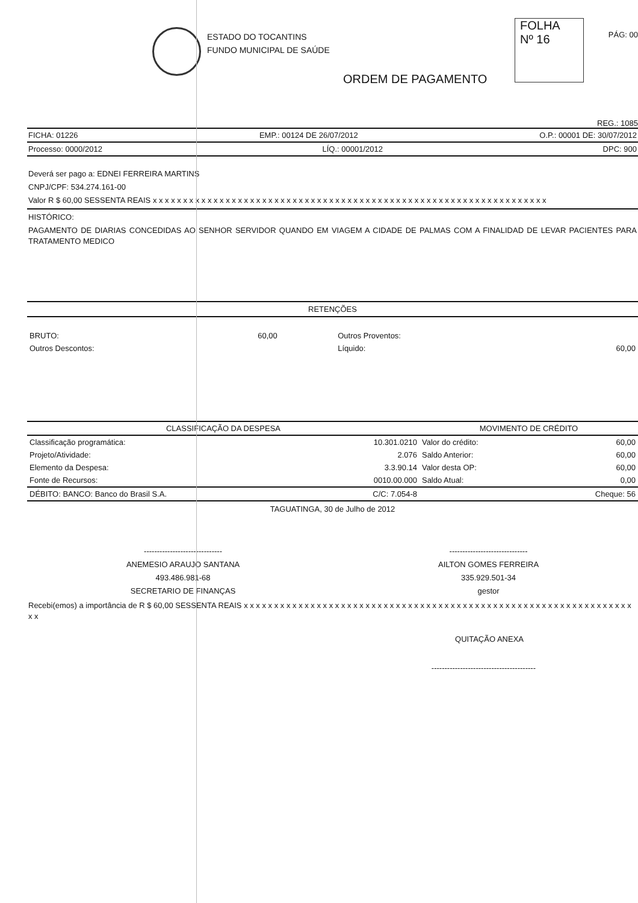ESTADO DO TOCANTINS
FUNDO MUNICIPAL DE SAÚDE
FOLHA
Nº 16
PÁG: 00
ORDEM DE PAGAMENTO
REG.: 1085
FICHA: 01226 EMP.: 00124 DE 26/07/2012 O.P.: 00001 DE: 30/07/2012
Processo: 0000/2012 LÍQ.: 00001/2012 DPC: 900
Deverá ser pago a: EDNEI FERREIRA MARTINS
CNPJ/CPF: 534.274.161-00
Valor R $ 60,00 SESSENTA REAIS x x x x x x x x x x x x x x x x x x x x x x x x x x x x x x x x x x x x x x x x x x x x x x x x x x x x x x x x x x x x x x x x x
HISTÓRICO:
PAGAMENTO DE DIARIAS CONCEDIDAS AO SENHOR SERVIDOR QUANDO EM VIAGEM A CIDADE DE PALMAS COM A FINALIDAD DE LEVAR PACIENTES PARA TRATAMENTO MEDICO
RETENÇÕES
| BRUTO: | 60,00 | Outros Proventos: | |
| Outros Descontos: | | Líquido: | 60,00 |
| CLASSIFICAÇÃO DA DESPESA | | MOVIMENTO DE CRÉDITO | |
| --- | --- | --- | --- |
| Classificação programática: | 10.301.0210 | Valor do crédito: | 60,00 |
| Projeto/Atividade: | 2.076 | Saldo Anterior: | 60,00 |
| Elemento da Despesa: | 3.3.90.14 | Valor desta OP: | 60,00 |
| Fonte de Recursos: | 0010.00.000 | Saldo Atual: | 0,00 |
| DÉBITO: BANCO: Banco do Brasil S.A. | C/C: 7.054-8 | | Cheque: 56 |
TAGUATINGA, 30 de Julho de 2012
------------------------------
ANEMESIO ARAUJO SANTANA
493.486.981-68
SECRETARIO DE FINANÇAS
------------------------------
AILTON GOMES FERREIRA
335.929.501-34
gestor
Recebi(emos) a importância de R $ 60,00 SESSENTA REAIS x x x x x x x x x x x x x x x x x x x x x x x x x x x x x x x x x x x x x x x x x x x x x x x x x x x x x x x x x x x x x x x x x x
QUITAÇÃO ANEXA
----------------------------------------